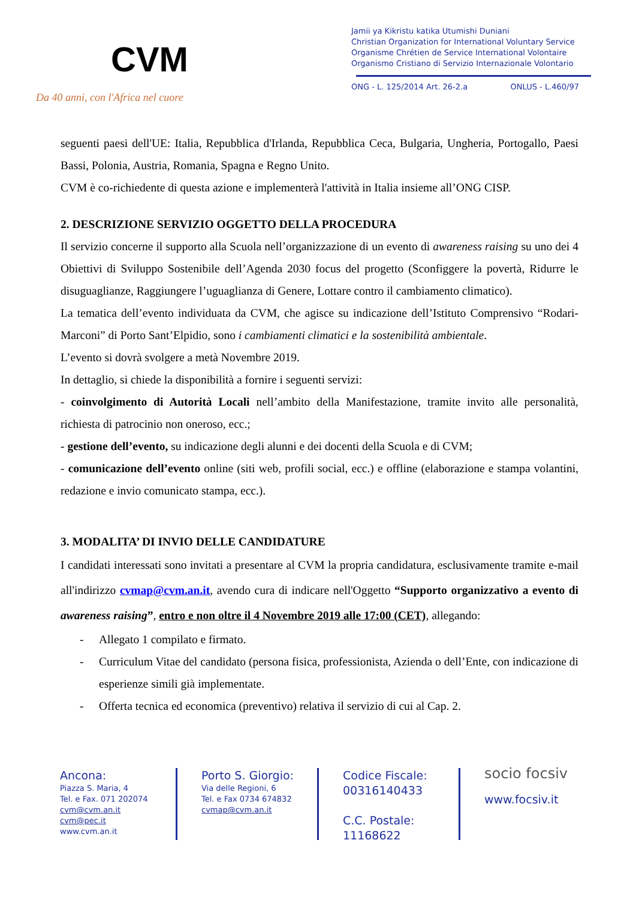CVM
Da 40 anni, con l'Africa nel cuore
Jamii ya Kikristu katika Utumishi Duniani
Christian Organization for International Voluntary Service
Organisme Chrétien de Service International Volontaire
Organismo Cristiano di Servizio Internazionale Volontario
ONG - L. 125/2014 Art. 26-2.a ONLUS - L.460/97
seguenti paesi dell'UE: Italia, Repubblica d'Irlanda, Repubblica Ceca, Bulgaria, Ungheria, Portogallo, Paesi Bassi, Polonia, Austria, Romania, Spagna e Regno Unito.
CVM è co-richiedente di questa azione e implementerà l'attività in Italia insieme all’ONG CISP.
2. DESCRIZIONE SERVIZIO OGGETTO DELLA PROCEDURA
Il servizio concerne il supporto alla Scuola nell’organizzazione di un evento di awareness raising su uno dei 4 Obiettivi di Sviluppo Sostenibile dell’Agenda 2030 focus del progetto (Sconfiggere la povertà, Ridurre le disuguaglianze, Raggiungere l’uguaglianza di Genere, Lottare contro il cambiamento climatico).
La tematica dell’evento individuata da CVM, che agisce su indicazione dell’Istituto Comprensivo “Rodari-Marconi” di Porto Sant’Elpidio, sono i cambiamenti climatici e la sostenibilità ambientale.
L’evento si dovrà svolgere a metà Novembre 2019.
In dettaglio, si chiede la disponibilità a fornire i seguenti servizi:
- coinvolgimento di Autorità Locali nell’ambito della Manifestazione, tramite invito alle personalità, richiesta di patrocinio non oneroso, ecc.;
- gestione dell’evento, su indicazione degli alunni e dei docenti della Scuola e di CVM;
- comunicazione dell’evento online (siti web, profili social, ecc.) e offline (elaborazione e stampa volantini, redazione e invio comunicato stampa, ecc.).
3. MODALITA’ DI INVIO DELLE CANDIDATURE
I candidati interessati sono invitati a presentare al CVM la propria candidatura, esclusivamente tramite e-mail all'indirizzo cvmap@cvm.an.it, avendo cura di indicare nell'Oggetto “Supporto organizzativo a evento di awareness raising”, entro e non oltre il 4 Novembre 2019 alle 17:00 (CET), allegando:
- Allegato 1 compilato e firmato.
- Curriculum Vitae del candidato (persona fisica, professionista, Azienda o dell’Ente, con indicazione di esperienze simili già implementate.
- Offerta tecnica ed economica (preventivo) relativa il servizio di cui al Cap. 2.
Ancona:
Piazza S. Maria, 4
Tel. e Fax. 071 202074
cvm@cvm.an.it
cvm@pec.it
www.cvm.an.it
Porto S. Giorgio:
Via delle Regioni, 6
Tel. e Fax 0734 674832
cvmap@cvm.an.it
Codice Fiscale:
00316140433
C.C. Postale:
11168622
socio focsiv
www.focsiv.it